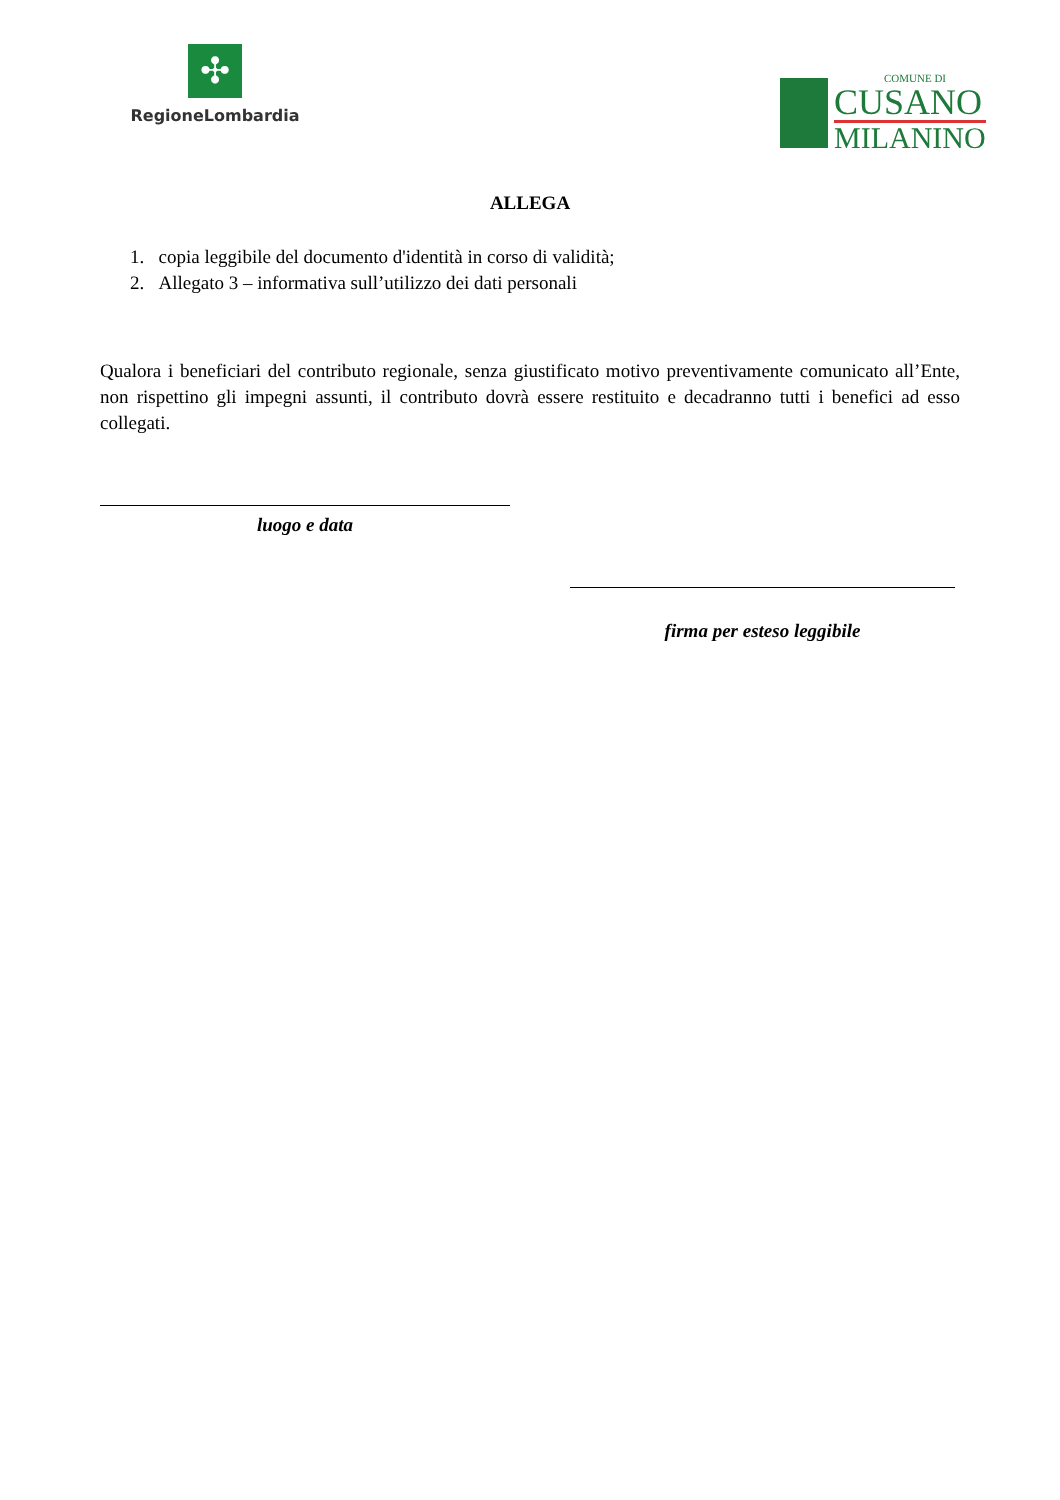✣
RegioneLombardia
COMUNE DI
CUSANO
MILANINO
ALLEGA
1. copia leggibile del documento d'identità in corso di validità;
2. Allegato 3 – informativa sull’utilizzo dei dati personali
Qualora i beneficiari del contributo regionale, senza giustificato motivo preventivamente comunicato all’Ente, non rispettino gli impegni assunti, il contributo dovrà essere restituito e decadranno tutti i benefici ad esso collegati.
luogo e data
firma per esteso leggibile